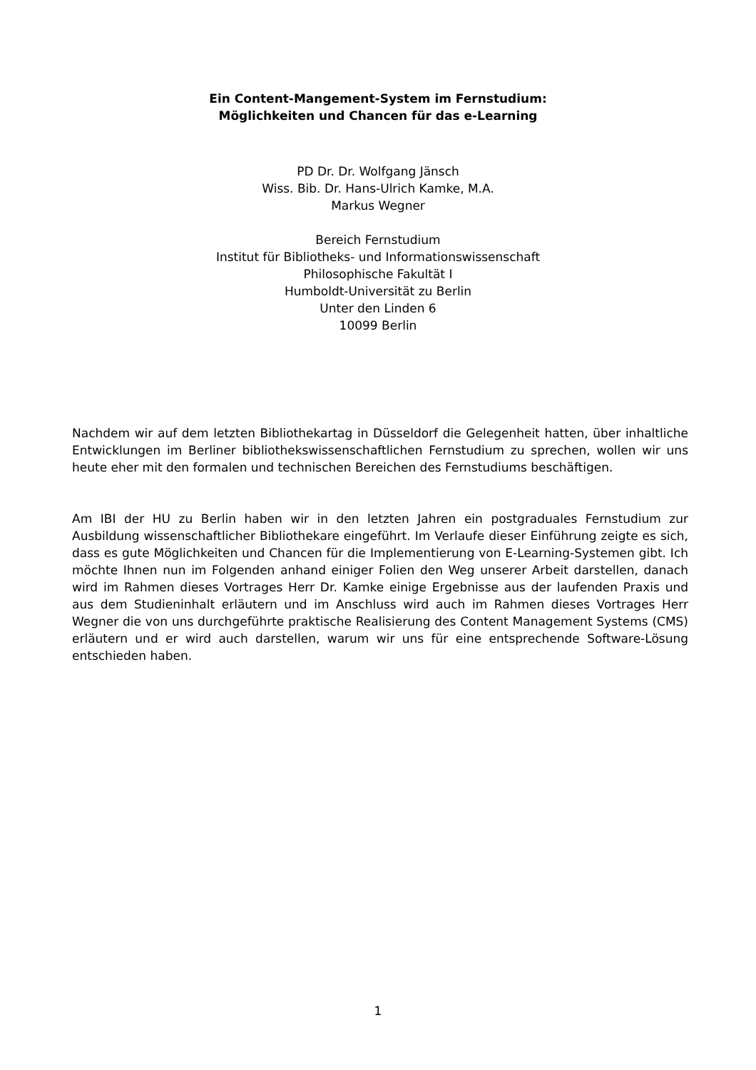Ein Content-Mangement-System im Fernstudium:
Möglichkeiten und Chancen für das e-Learning
PD Dr. Dr. Wolfgang Jänsch
Wiss. Bib. Dr. Hans-Ulrich Kamke, M.A.
Markus Wegner
Bereich Fernstudium
Institut für Bibliotheks- und Informationswissenschaft
Philosophische Fakultät I
Humboldt-Universität zu Berlin
Unter den Linden 6
10099 Berlin
Nachdem wir auf dem letzten Bibliothekartag in Düsseldorf die Gelegenheit hatten, über inhaltliche Entwicklungen im Berliner bibliothekswissenschaftlichen Fernstudium zu sprechen, wollen wir uns heute eher mit den formalen und technischen Bereichen des Fernstudiums beschäftigen.
Am IBI der HU zu Berlin haben wir in den letzten Jahren ein postgraduales Fernstudium zur Ausbildung wissenschaftlicher Bibliothekare eingeführt. Im Verlaufe dieser Einführung zeigte es sich, dass es gute Möglichkeiten und Chancen für die Implementierung von E-Learning-Systemen gibt. Ich möchte Ihnen nun im Folgenden anhand einiger Folien den Weg unserer Arbeit darstellen, danach wird im Rahmen dieses Vortrages Herr Dr. Kamke einige Ergebnisse aus der laufenden Praxis und aus dem Studieninhalt erläutern und im Anschluss wird auch im Rahmen dieses Vortrages Herr Wegner die von uns durchgeführte praktische Realisierung des Content Management Systems (CMS) erläutern und er wird auch darstellen, warum wir uns für eine entsprechende Software-Lösung entschieden haben.
1